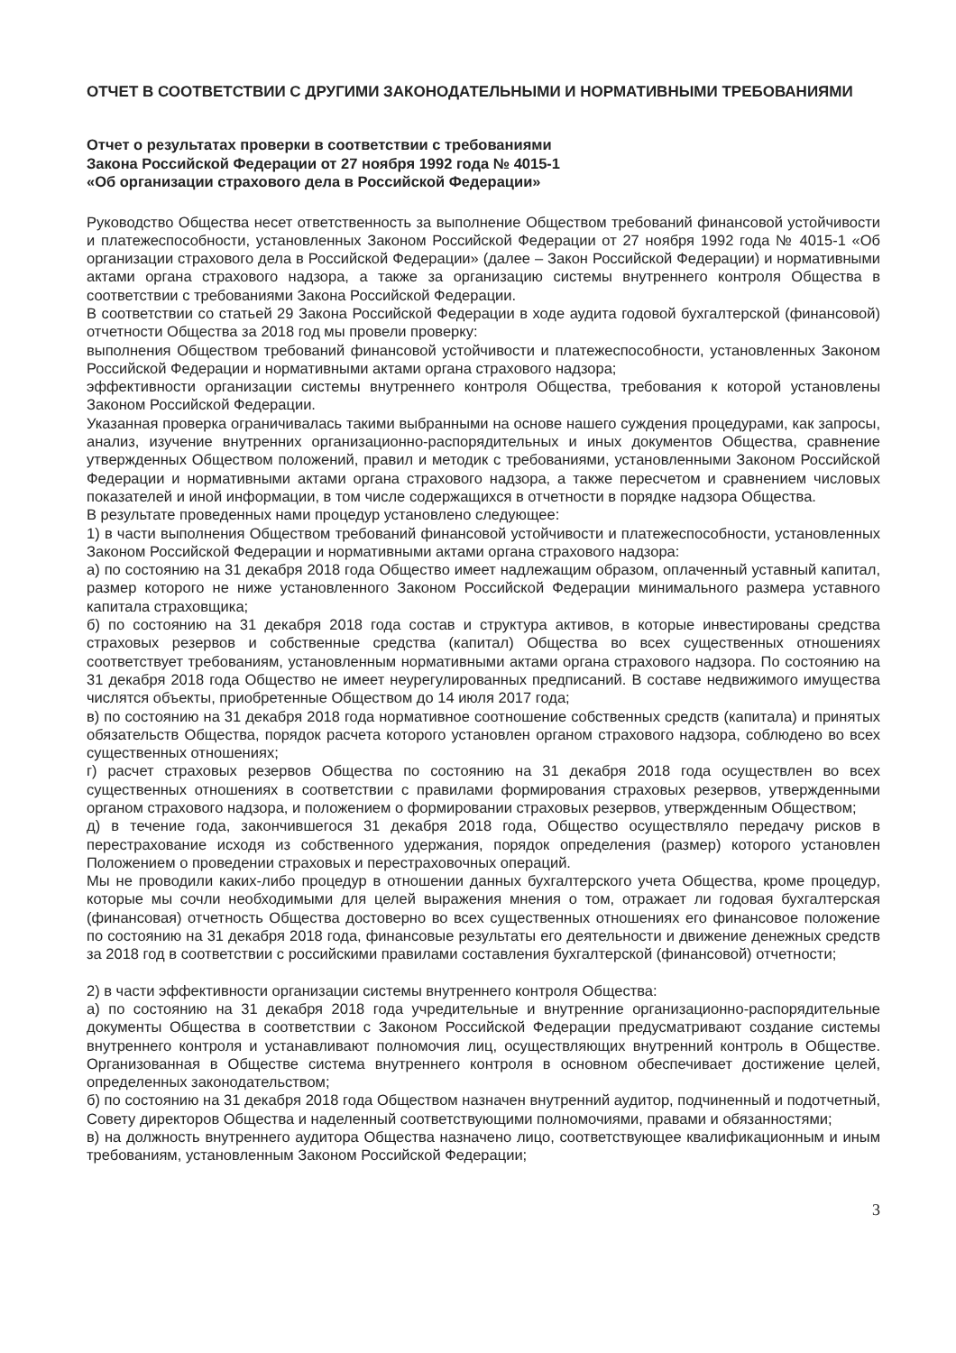ОТЧЕТ В СООТВЕТСТВИИ С ДРУГИМИ ЗАКОНОДАТЕЛЬНЫМИ И НОРМАТИВНЫМИ ТРЕБОВАНИЯМИ
Отчет о результатах проверки в соответствии с требованиями
Закона Российской Федерации от 27 ноября 1992 года № 4015-1
«Об организации страхового дела в Российской Федерации»
Руководство Общества несет ответственность за выполнение Обществом требований финансовой устойчивости и платежеспособности, установленных Законом Российской Федерации от 27 ноября 1992 года № 4015-1 «Об организации страхового дела в Российской Федерации» (далее – Закон Российской Федерации) и нормативными актами органа страхового надзора, а также за организацию системы внутреннего контроля Общества в соответствии с требованиями Закона Российской Федерации.
В соответствии со статьей 29 Закона Российской Федерации в ходе аудита годовой бухгалтерской (финансовой) отчетности Общества за 2018 год мы провели проверку:
выполнения Обществом требований финансовой устойчивости и платежеспособности, установленных Законом Российской Федерации и нормативными актами органа страхового надзора;
эффективности организации системы внутреннего контроля Общества, требования к которой установлены Законом Российской Федерации.
Указанная проверка ограничивалась такими выбранными на основе нашего суждения процедурами, как запросы, анализ, изучение внутренних организационно-распорядительных и иных документов Общества, сравнение утвержденных Обществом положений, правил и методик с требованиями, установленными Законом Российской Федерации и нормативными актами органа страхового надзора, а также пересчетом и сравнением числовых показателей и иной информации, в том числе содержащихся в отчетности в порядке надзора Общества.
В результате проведенных нами процедур установлено следующее:
1) в части выполнения Обществом требований финансовой устойчивости и платежеспособности, установленных Законом Российской Федерации и нормативными актами органа страхового надзора:
а) по состоянию на 31 декабря 2018 года Общество имеет надлежащим образом, оплаченный уставный капитал, размер которого не ниже установленного Законом Российской Федерации минимального размера уставного капитала страховщика;
б) по состоянию на 31 декабря 2018 года состав и структура активов, в которые инвестированы средства страховых резервов и собственные средства (капитал) Общества во всех существенных отношениях соответствует требованиям, установленным нормативными актами органа страхового надзора. По состоянию на 31 декабря 2018 года Общество не имеет неурегулированных предписаний. В составе недвижимого имущества числятся объекты, приобретенные Обществом до 14 июля 2017 года;
в) по состоянию на 31 декабря 2018 года нормативное соотношение собственных средств (капитала) и принятых обязательств Общества, порядок расчета которого установлен органом страхового надзора, соблюдено во всех существенных отношениях;
г) расчет страховых резервов Общества по состоянию на 31 декабря 2018 года осуществлен во всех существенных отношениях в соответствии с правилами формирования страховых резервов, утвержденными органом страхового надзора, и положением о формировании страховых резервов, утвержденным Обществом;
д) в течение года, закончившегося 31 декабря 2018 года, Общество осуществляло передачу рисков в перестрахование исходя из собственного удержания, порядок определения (размер) которого установлен Положением о проведении страховых и перестраховочных операций.
Мы не проводили каких-либо процедур в отношении данных бухгалтерского учета Общества, кроме процедур, которые мы сочли необходимыми для целей выражения мнения о том, отражает ли годовая бухгалтерская (финансовая) отчетность Общества достоверно во всех существенных отношениях его финансовое положение по состоянию на 31 декабря 2018 года, финансовые результаты его деятельности и движение денежных средств за 2018 год в соответствии с российскими правилами составления бухгалтерской (финансовой) отчетности;
2) в части эффективности организации системы внутреннего контроля Общества:
а) по состоянию на 31 декабря 2018 года учредительные и внутренние организационно-распорядительные документы Общества в соответствии с Законом Российской Федерации предусматривают создание системы внутреннего контроля и устанавливают полномочия лиц, осуществляющих внутренний контроль в Обществе. Организованная в Обществе система внутреннего контроля в основном обеспечивает достижение целей, определенных законодательством;
б) по состоянию на 31 декабря 2018 года Обществом назначен внутренний аудитор, подчиненный и подотчетный, Совету директоров Общества и наделенный соответствующими полномочиями, правами и обязанностями;
в) на должность внутреннего аудитора Общества назначено лицо, соответствующее квалификационным и иным требованиям, установленным Законом Российской Федерации;
3